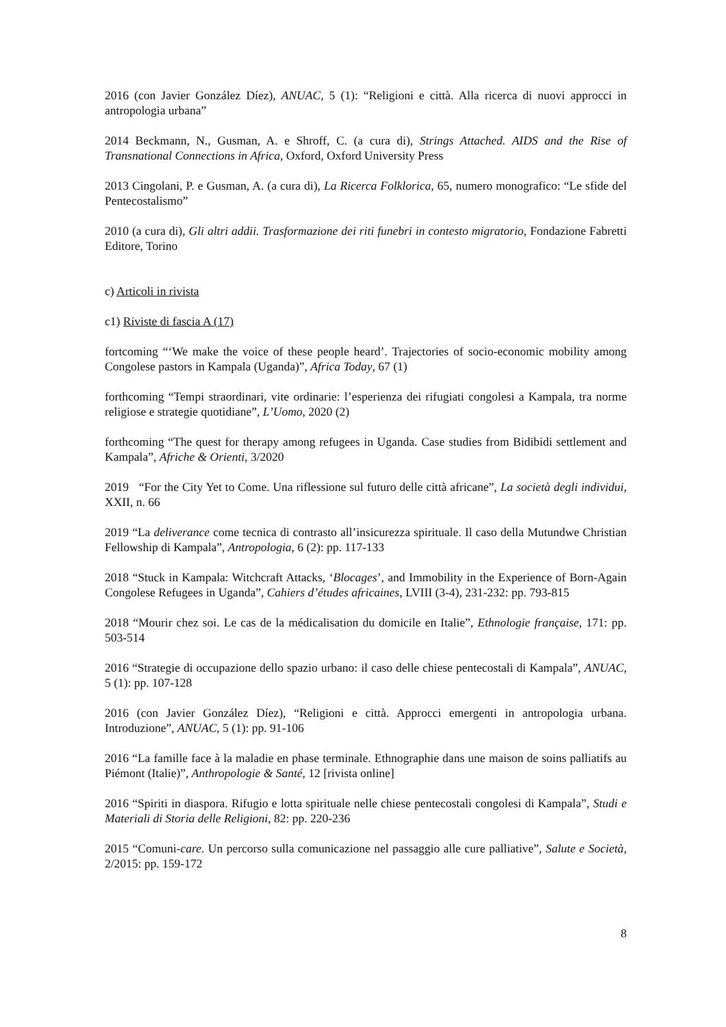2016 (con Javier González Díez), ANUAC, 5 (1): “Religioni e città. Alla ricerca di nuovi approcci in antropologia urbana”
2014 Beckmann, N., Gusman, A. e Shroff, C. (a cura di), Strings Attached. AIDS and the Rise of Transnational Connections in Africa, Oxford, Oxford University Press
2013 Cingolani, P. e Gusman, A. (a cura di), La Ricerca Folklorica, 65, numero monografico: “Le sfide del Pentecostalismo”
2010 (a cura di), Gli altri addii. Trasformazione dei riti funebri in contesto migratorio, Fondazione Fabretti Editore, Torino
c) Articoli in rivista
c1) Riviste di fascia A (17)
fortcoming “‘We make the voice of these people heard’. Trajectories of socio-economic mobility among Congolese pastors in Kampala (Uganda)”, Africa Today, 67 (1)
forthcoming “Tempi straordinari, vite ordinarie: l’esperienza dei rifugiati congolesi a Kampala, tra norme religiose e strategie quotidiane”, L’Uomo, 2020 (2)
forthcoming “The quest for therapy among refugees in Uganda. Case studies from Bidibidi settlement and Kampala”, Afriche & Orienti, 3/2020
2019 “For the City Yet to Come. Una riflessione sul futuro delle città africane”, La società degli individui, XXII, n. 66
2019 “La deliverance come tecnica di contrasto all’insicurezza spirituale. Il caso della Mutundwe Christian Fellowship di Kampala”, Antropologia, 6 (2): pp. 117-133
2018 “Stuck in Kampala: Witchcraft Attacks, ‘Blocages’, and Immobility in the Experience of Born-Again Congolese Refugees in Uganda”, Cahiers d’études africaines, LVIII (3-4), 231-232: pp. 793-815
2018 “Mourir chez soi. Le cas de la médicalisation du domicile en Italie”, Ethnologie française, 171: pp. 503-514
2016 “Strategie di occupazione dello spazio urbano: il caso delle chiese pentecostali di Kampala”, ANUAC, 5 (1): pp. 107-128
2016 (con Javier González Díez), “Religioni e città. Approcci emergenti in antropologia urbana. Introduzione”, ANUAC, 5 (1): pp. 91-106
2016 “La famille face à la maladie en phase terminale. Ethnographie dans une maison de soins palliatifs au Piémont (Italie)”, Anthropologie & Santé, 12 [rivista online]
2016 “Spiriti in diaspora. Rifugio e lotta spirituale nelle chiese pentecostali congolesi di Kampala”, Studi e Materiali di Storia delle Religioni, 82: pp. 220-236
2015 “Comuni-care. Un percorso sulla comunicazione nel passaggio alle cure palliative”, Salute e Società, 2/2015: pp. 159-172
8